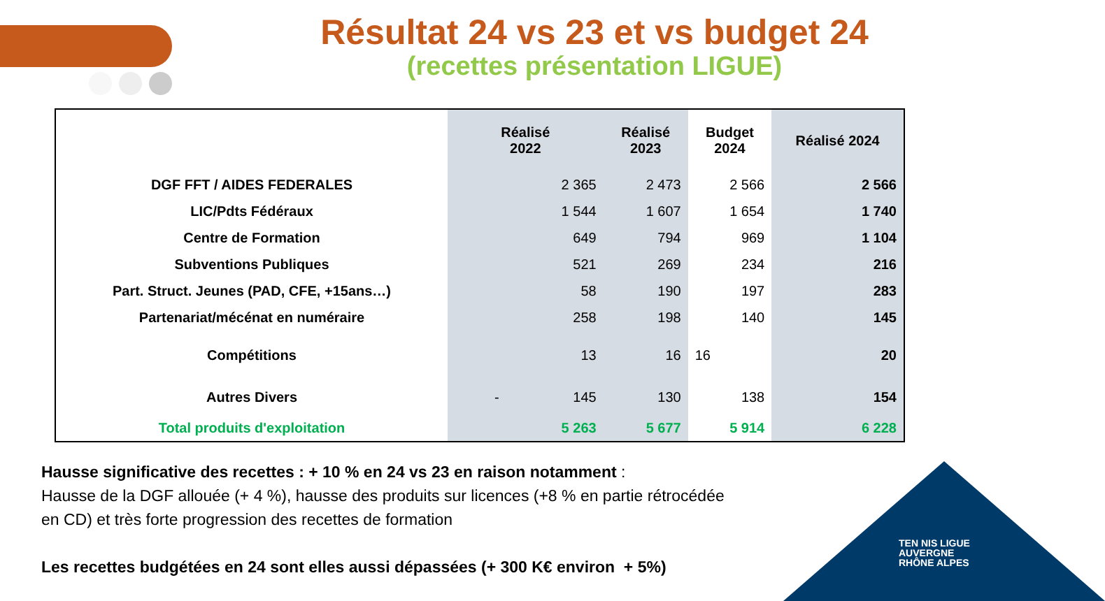Résultat 24 vs 23 et vs budget 24
(recettes présentation LIGUE)
| | Réalisé 2022 | Réalisé 2023 | Budget 2024 | Réalisé 2024 |
| --- | --- | --- | --- | --- |
| DGF FFT / AIDES FEDERALES | 2 365 | 2 473 | 2 566 | 2 566 |
| LIC/Pdts Fédéraux | 1 544 | 1 607 | 1 654 | 1 740 |
| Centre de Formation | 649 | 794 | 969 | 1 104 |
| Subventions Publiques | 521 | 269 | 234 | 216 |
| Part. Struct. Jeunes (PAD, CFE, +15ans…) | 58 | 190 | 197 | 283 |
| Partenariat/mécénat en numéraire | 258 | 198 | 140 | 145 |
| Compétitions | 13 | 16 | 16 | 20 |
| Autres Divers | - 145 | 130 | 138 | 154 |
| Total produits d'exploitation | 5 263 | 5 677 | 5 914 | 6 228 |
Hausse significative des recettes : + 10 % en 24 vs 23 en raison notamment :
Hausse de la DGF allouée (+ 4 %), hausse des produits sur licences (+8 % en partie rétrocédée en CD) et très forte progression des recettes de formation
Les recettes budgétées en 24 sont elles aussi dépassées (+ 300 K€ environ + 5%)
TEN NIS LIGUE
AUVERGNE
RHÔNE ALPES